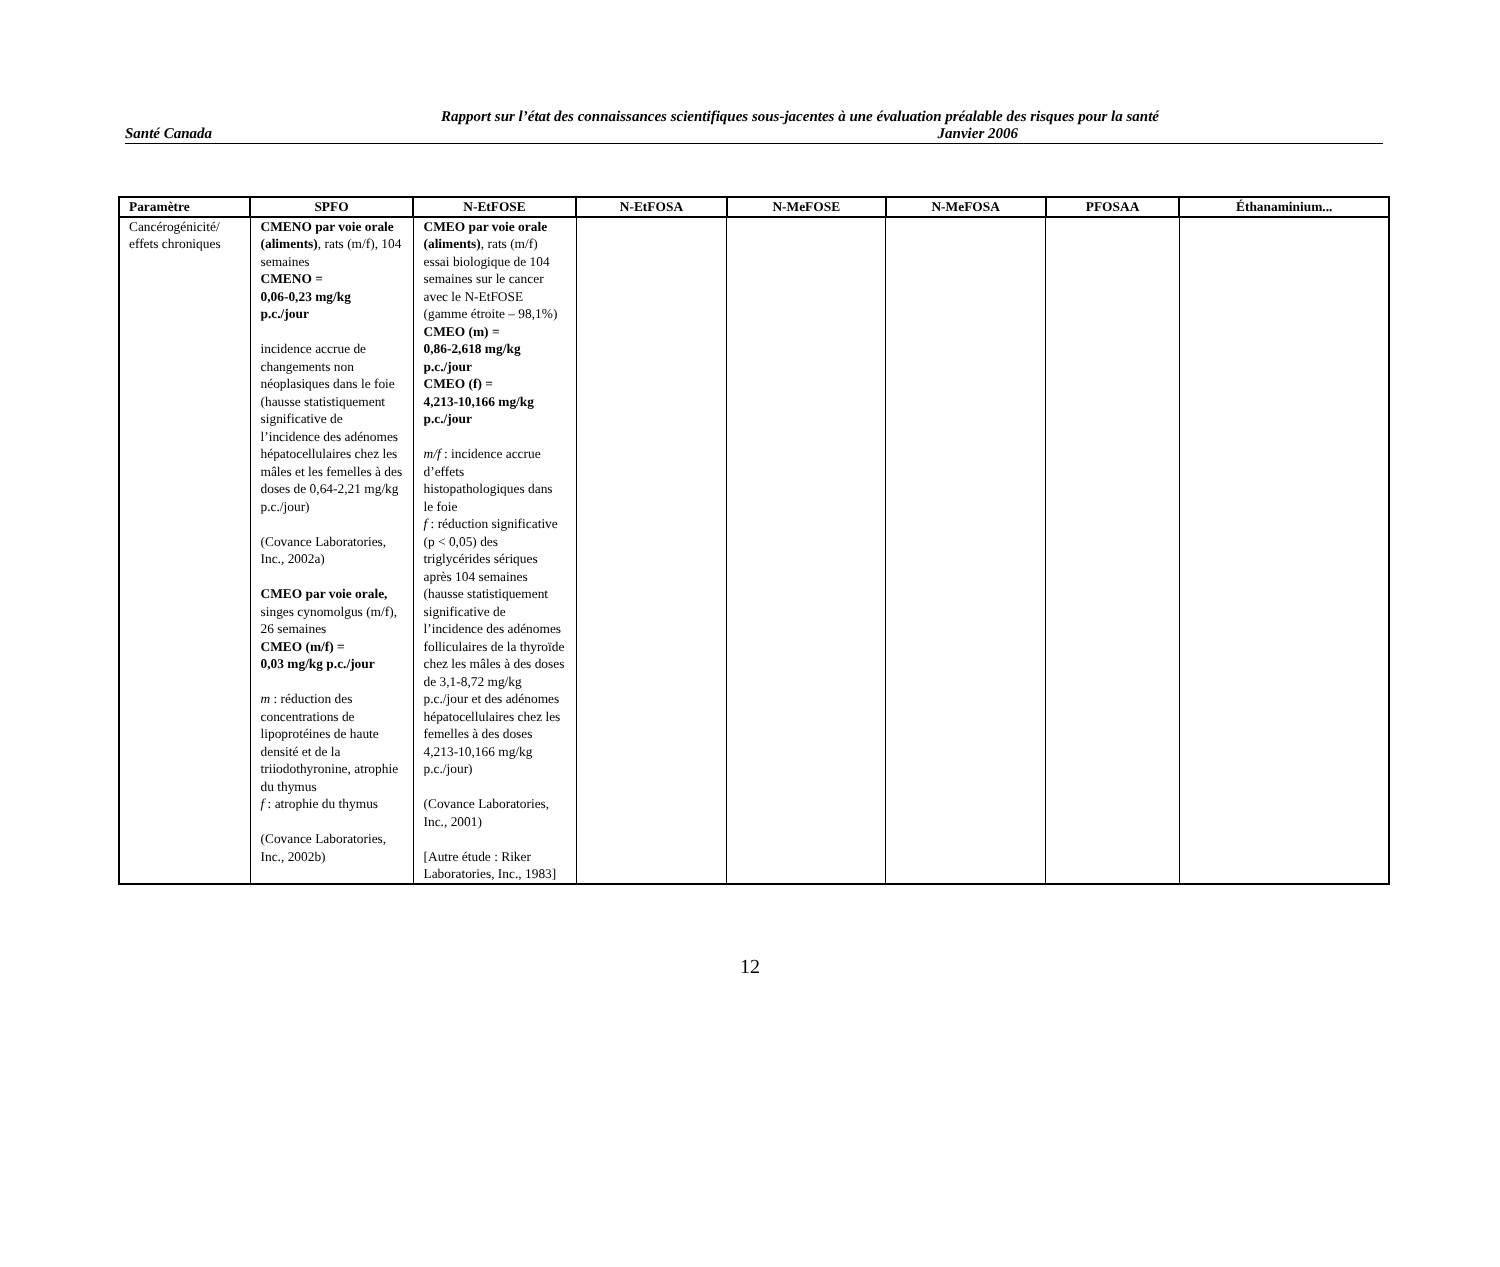Rapport sur l’état des connaissances scientifiques sous-jacentes à une évaluation préalable des risques pour la santé
Santé Canada Janvier 2006
| Paramètre | SPFO | N-EtFOSE | N-EtFOSA | N-MeFOSE | N-MeFOSA | PFOSAA | Éthanaminium... |
| --- | --- | --- | --- | --- | --- | --- | --- |
| Cancérogénicité/ effets chroniques | CMENO par voie orale (aliments) , rats (m/f), 104 semaines CMENO = 0,06-0,23 mg/kg p.c./jour incidence accrue de changements non néoplasiques dans le foie (hausse statistiquement significative de l’incidence des adénomes hépatocellulaires chez les mâles et les femelles à des doses de 0,64-2,21 mg/kg p.c./jour) (Covance Laboratories, Inc., 2002a) CMEO par voie orale, singes cynomolgus (m/f), 26 semaines CMEO (m/f) = 0,03 mg/kg p.c./jour m : réduction des concentrations de lipoprotéines de haute densité et de la triiodothyronine, atrophie du thymus f : atrophie du thymus (Covance Laboratories, Inc., 2002b) | CMEO par voie orale (aliments) , rats (m/f) essai biologique de 104 semaines sur le cancer avec le N-EtFOSE (gamme étroite – 98,1%) CMEO (m) = 0,86-2,618 mg/kg p.c./jour CMEO (f) = 4,213-10,166 mg/kg p.c./jour m/f : incidence accrue d’effets histopathologiques dans le foie f : réduction significative (p < 0,05) des triglycérides sériques après 104 semaines (hausse statistiquement significative de l’incidence des adénomes folliculaires de la thyroïde chez les mâles à des doses de 3,1-8,72 mg/kg p.c./jour et des adénomes hépatocellulaires chez les femelles à des doses 4,213-10,166 mg/kg p.c./jour) (Covance Laboratories, Inc., 2001) [Autre étude : Riker Laboratories, Inc., 1983] | | | | | |
12